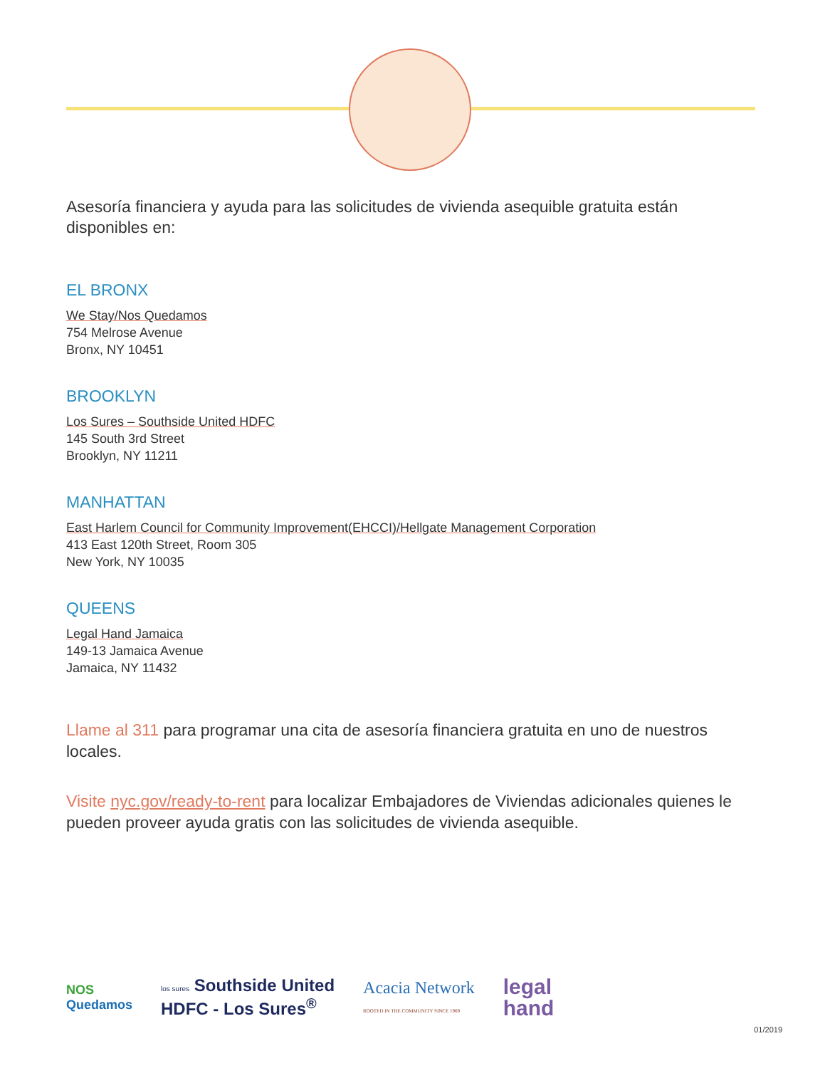Asesoría financiera y ayuda para las solicitudes de vivienda asequible gratuita están disponibles en:
EL BRONX
We Stay/Nos Quedamos
754 Melrose Avenue
Bronx, NY 10451
BROOKLYN
Los Sures – Southside United HDFC
145 South 3rd Street
Brooklyn, NY 11211
MANHATTAN
East Harlem Council for Community Improvement(EHCCI)/Hellgate Management Corporation
413 East 120th Street, Room 305
New York, NY 10035
QUEENS
Legal Hand Jamaica
149-13 Jamaica Avenue
Jamaica, NY 11432
Llame al 311 para programar una cita de asesoría financiera gratuita en uno de nuestros locales.
Visite nyc.gov/ready-to-rent para localizar Embajadores de Viviendas adicionales quienes le pueden proveer ayuda gratis con las solicitudes de vivienda asequible.
NOS
Quedamos
los sures Southside United
HDFC - Los Sures<sup>®</sup>
Acacia Network
ROOTED IN THE COMMUNITY SINCE 1969
legal
hand
01/2019